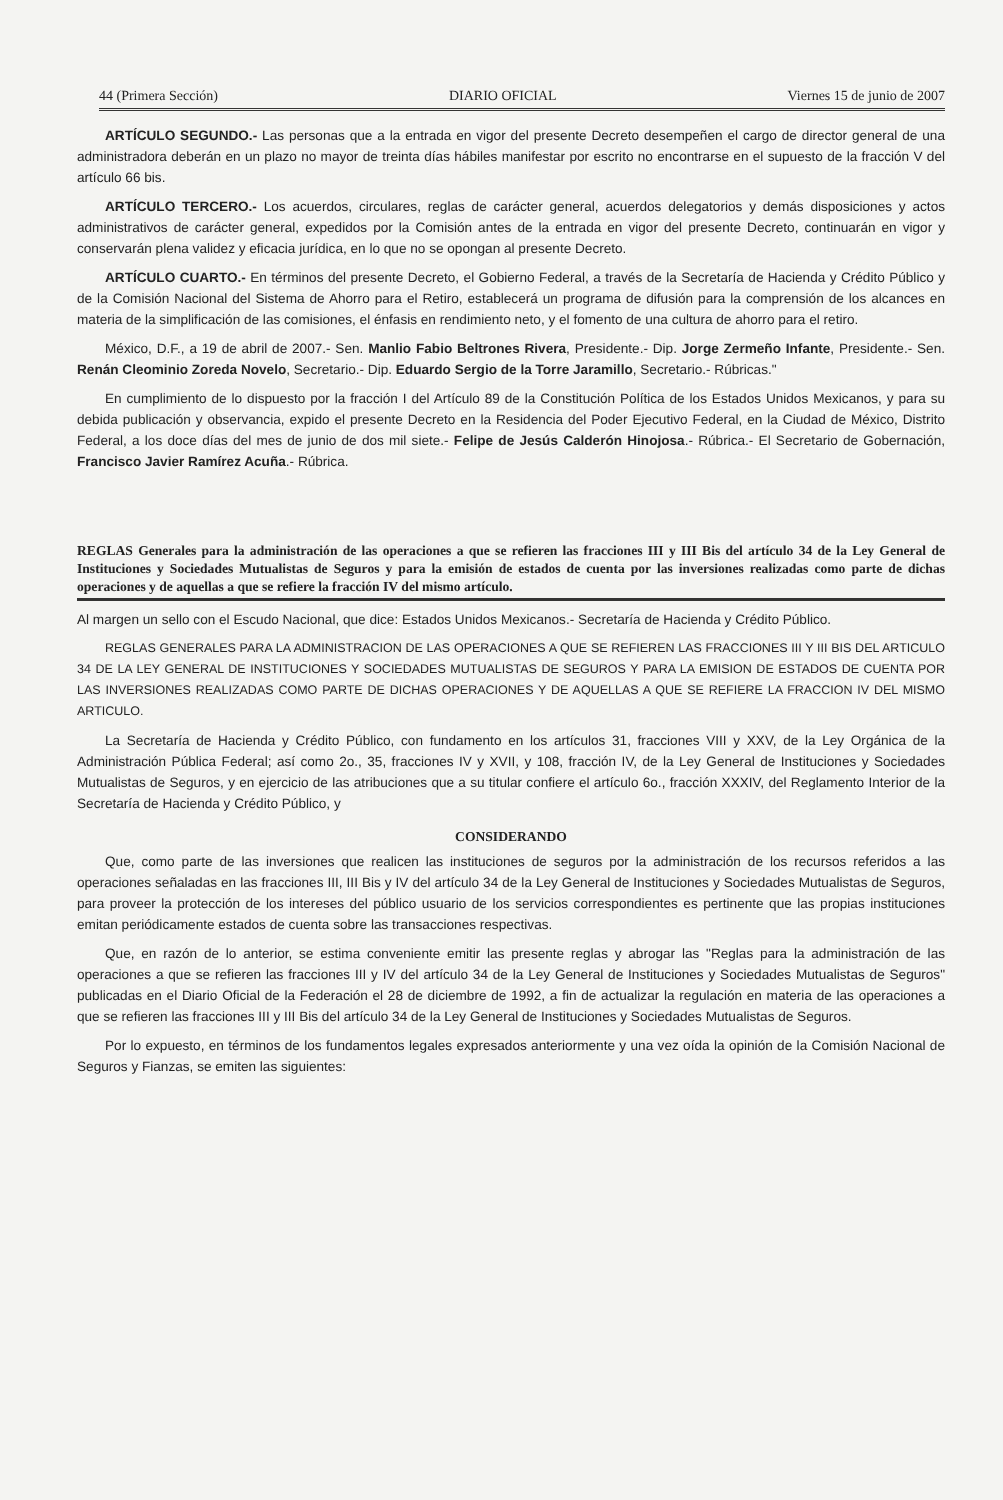44 (Primera Sección) DIARIO OFICIAL Viernes 15 de junio de 2007
ARTÍCULO SEGUNDO.- Las personas que a la entrada en vigor del presente Decreto desempeñen el cargo de director general de una administradora deberán en un plazo no mayor de treinta días hábiles manifestar por escrito no encontrarse en el supuesto de la fracción V del artículo 66 bis.
ARTÍCULO TERCERO.- Los acuerdos, circulares, reglas de carácter general, acuerdos delegatorios y demás disposiciones y actos administrativos de carácter general, expedidos por la Comisión antes de la entrada en vigor del presente Decreto, continuarán en vigor y conservarán plena validez y eficacia jurídica, en lo que no se opongan al presente Decreto.
ARTÍCULO CUARTO.- En términos del presente Decreto, el Gobierno Federal, a través de la Secretaría de Hacienda y Crédito Público y de la Comisión Nacional del Sistema de Ahorro para el Retiro, establecerá un programa de difusión para la comprensión de los alcances en materia de la simplificación de las comisiones, el énfasis en rendimiento neto, y el fomento de una cultura de ahorro para el retiro.
México, D.F., a 19 de abril de 2007.- Sen. Manlio Fabio Beltrones Rivera, Presidente.- Dip. Jorge Zermeño Infante, Presidente.- Sen. Renán Cleominio Zoreda Novelo, Secretario.- Dip. Eduardo Sergio de la Torre Jaramillo, Secretario.- Rúbricas."
En cumplimiento de lo dispuesto por la fracción I del Artículo 89 de la Constitución Política de los Estados Unidos Mexicanos, y para su debida publicación y observancia, expido el presente Decreto en la Residencia del Poder Ejecutivo Federal, en la Ciudad de México, Distrito Federal, a los doce días del mes de junio de dos mil siete.- Felipe de Jesús Calderón Hinojosa.- Rúbrica.- El Secretario de Gobernación, Francisco Javier Ramírez Acuña.- Rúbrica.
REGLAS Generales para la administración de las operaciones a que se refieren las fracciones III y III Bis del artículo 34 de la Ley General de Instituciones y Sociedades Mutualistas de Seguros y para la emisión de estados de cuenta por las inversiones realizadas como parte de dichas operaciones y de aquellas a que se refiere la fracción IV del mismo artículo.
Al margen un sello con el Escudo Nacional, que dice: Estados Unidos Mexicanos.- Secretaría de Hacienda y Crédito Público.
REGLAS GENERALES PARA LA ADMINISTRACION DE LAS OPERACIONES A QUE SE REFIEREN LAS FRACCIONES III Y III BIS DEL ARTICULO 34 DE LA LEY GENERAL DE INSTITUCIONES Y SOCIEDADES MUTUALISTAS DE SEGUROS Y PARA LA EMISION DE ESTADOS DE CUENTA POR LAS INVERSIONES REALIZADAS COMO PARTE DE DICHAS OPERACIONES Y DE AQUELLAS A QUE SE REFIERE LA FRACCION IV DEL MISMO ARTICULO.
La Secretaría de Hacienda y Crédito Público, con fundamento en los artículos 31, fracciones VIII y XXV, de la Ley Orgánica de la Administración Pública Federal; así como 2o., 35, fracciones IV y XVII, y 108, fracción IV, de la Ley General de Instituciones y Sociedades Mutualistas de Seguros, y en ejercicio de las atribuciones que a su titular confiere el artículo 6o., fracción XXXIV, del Reglamento Interior de la Secretaría de Hacienda y Crédito Público, y
CONSIDERANDO
Que, como parte de las inversiones que realicen las instituciones de seguros por la administración de los recursos referidos a las operaciones señaladas en las fracciones III, III Bis y IV del artículo 34 de la Ley General de Instituciones y Sociedades Mutualistas de Seguros, para proveer la protección de los intereses del público usuario de los servicios correspondientes es pertinente que las propias instituciones emitan periódicamente estados de cuenta sobre las transacciones respectivas.
Que, en razón de lo anterior, se estima conveniente emitir las presente reglas y abrogar las "Reglas para la administración de las operaciones a que se refieren las fracciones III y IV del artículo 34 de la Ley General de Instituciones y Sociedades Mutualistas de Seguros" publicadas en el Diario Oficial de la Federación el 28 de diciembre de 1992, a fin de actualizar la regulación en materia de las operaciones a que se refieren las fracciones III y III Bis del artículo 34 de la Ley General de Instituciones y Sociedades Mutualistas de Seguros.
Por lo expuesto, en términos de los fundamentos legales expresados anteriormente y una vez oída la opinión de la Comisión Nacional de Seguros y Fianzas, se emiten las siguientes: